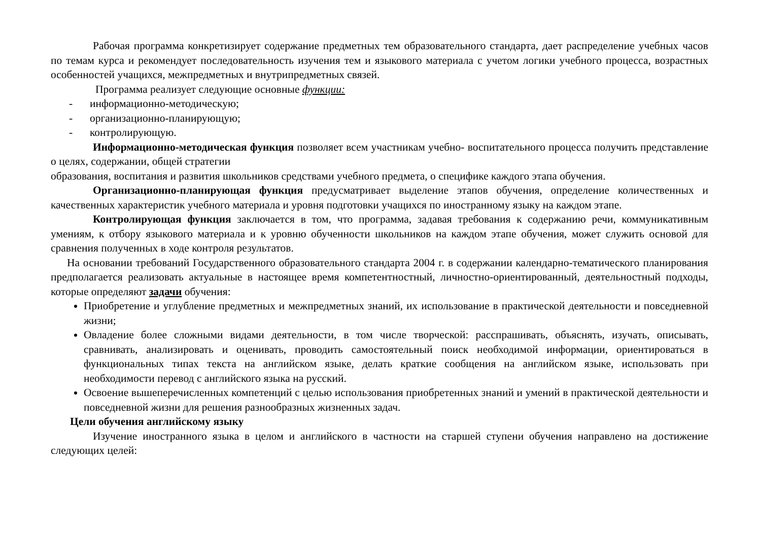Рабочая программа конкретизирует содержание предметных тем образовательного стандарта, дает распределение учебных часов по темам курса и рекомендует последовательность изучения тем и языкового материала с учетом логики учебного процесса, возрастных особенностей учащихся, межпредметных и внутрипредметных связей.
Программа реализует следующие основные функции:
- информационно-методическую;
- организационно-планирующую;
- контролирующую.
Информационно-методическая функция позволяет всем участникам учебно- воспитательного процесса получить представление о целях, содержании, общей стратегии
образования, воспитания и развития школьников средствами учебного предмета, о специфике каждого этапа обучения.
Организационно-планирующая функция предусматривает выделение этапов обучения, определение количественных и качественных характеристик учебного материала и уровня подготовки учащихся по иностранному языку на каждом этапе.
Контролирующая функция заключается в том, что программа, задавая требования к содержанию речи, коммуникативным умениям, к отбору языкового материала и к уровню обученности школьников на каждом этапе обучения, может служить основой для сравнения полученных в ходе контроля результатов.
На основании требований Государственного образовательного стандарта 2004 г. в содержании календарно-тематического планирования предполагается реализовать актуальные в настоящее время компетентностный, личностно-ориентированный, деятельностный подходы, которые определяют задачи обучения:
Приобретение и углубление предметных и межпредметных знаний, их использование в практической деятельности и повседневной жизни;
Овладение более сложными видами деятельности, в том числе творческой: расспрашивать, объяснять, изучать, описывать, сравнивать, анализировать и оценивать, проводить самостоятельный поиск необходимой информации, ориентироваться в функциональных типах текста на английском языке, делать краткие сообщения на английском языке, использовать при необходимости перевод с английского языка на русский.
Освоение вышеперечисленных компетенций с целью использования приобретенных знаний и умений в практической деятельности и повседневной жизни для решения разнообразных жизненных задач.
Цели обучения английскому языку
Изучение иностранного языка в целом и английского в частности на старшей ступени обучения направлено на достижение следующих целей: